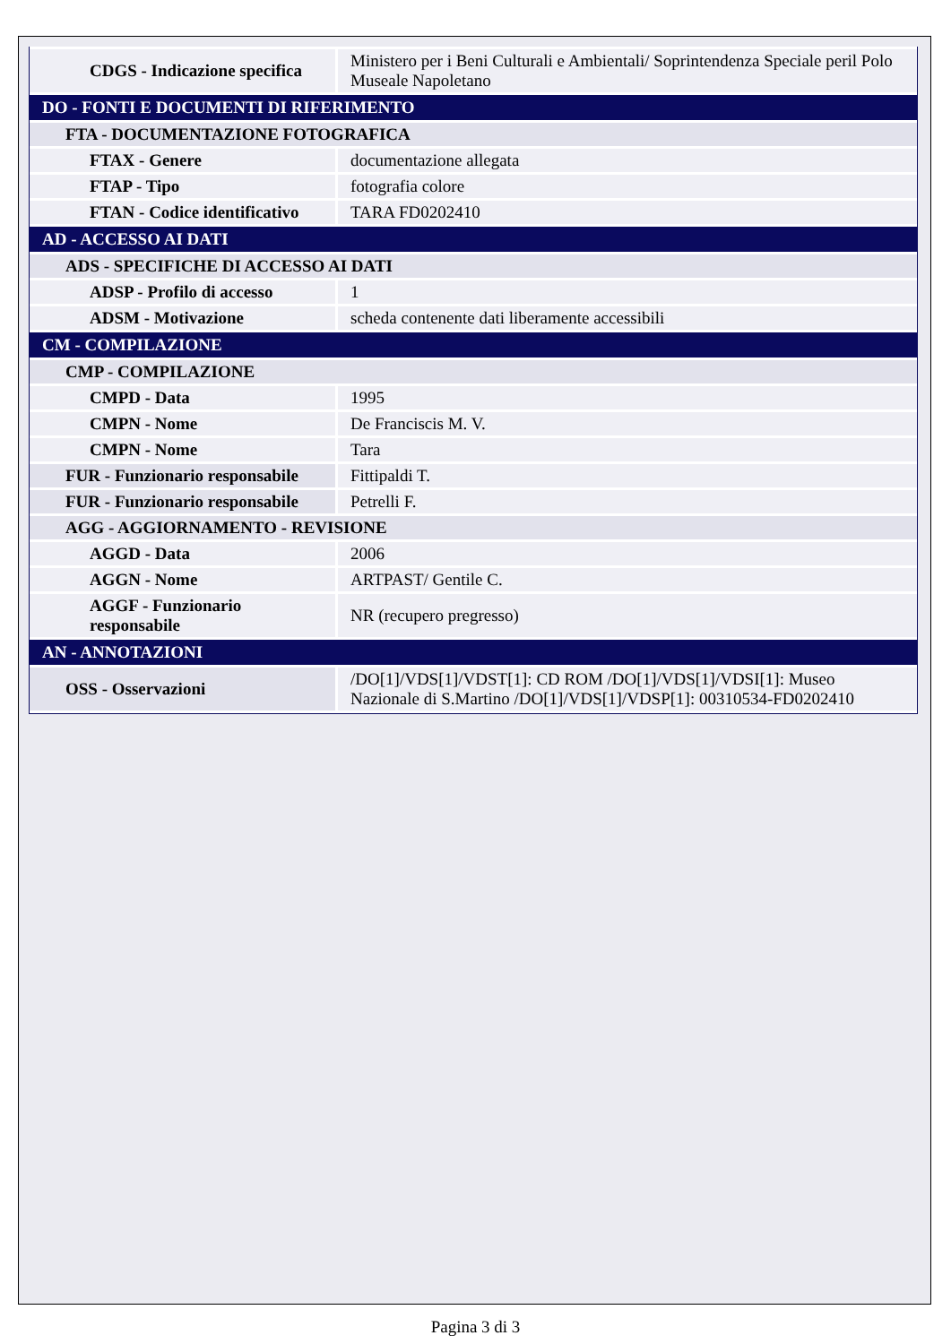| CDGS - Indicazione specifica | Ministero per i Beni Culturali e Ambientali/ Soprintendenza Speciale peril Polo Museale Napoletano |
| DO - FONTI E DOCUMENTI DI RIFERIMENTO | |
| FTA - DOCUMENTAZIONE FOTOGRAFICA | |
| FTAX - Genere | documentazione allegata |
| FTAP - Tipo | fotografia colore |
| FTAN - Codice identificativo | TARA FD0202410 |
| AD - ACCESSO AI DATI | |
| ADS - SPECIFICHE DI ACCESSO AI DATI | |
| ADSP - Profilo di accesso | 1 |
| ADSM - Motivazione | scheda contenente dati liberamente accessibili |
| CM - COMPILAZIONE | |
| CMP - COMPILAZIONE | |
| CMPD - Data | 1995 |
| CMPN - Nome | De Franciscis M. V. |
| CMPN - Nome | Tara |
| FUR - Funzionario responsabile | Fittipaldi T. |
| FUR - Funzionario responsabile | Petrelli F. |
| AGG - AGGIORNAMENTO - REVISIONE | |
| AGGD - Data | 2006 |
| AGGN - Nome | ARTPAST/ Gentile C. |
| AGGF - Funzionario responsabile | NR (recupero pregresso) |
| AN - ANNOTAZIONI | |
| OSS - Osservazioni | /DO[1]/VDS[1]/VDST[1]: CD ROM /DO[1]/VDS[1]/VDSI[1]: Museo Nazionale di S.Martino /DO[1]/VDS[1]/VDSP[1]: 00310534-FD0202410 |
Pagina 3 di 3